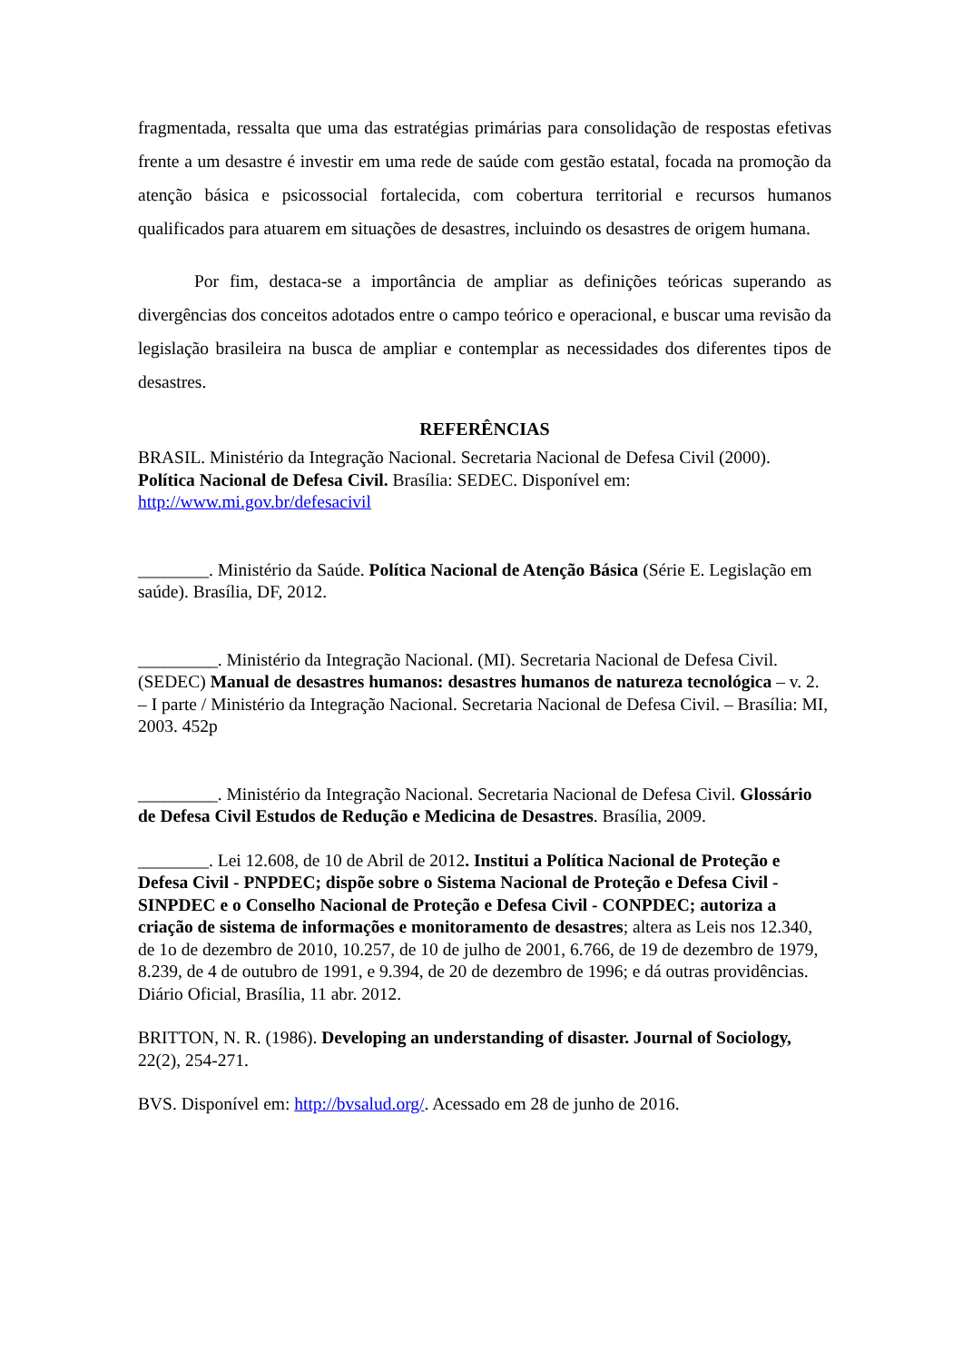fragmentada, ressalta que uma das estratégias primárias para consolidação de respostas efetivas frente a um desastre é investir em uma rede de saúde com gestão estatal, focada na promoção da atenção básica e psicossocial fortalecida, com cobertura territorial e recursos humanos qualificados para atuarem em situações de desastres, incluindo os desastres de origem humana.
Por fim, destaca-se a importância de ampliar as definições teóricas superando as divergências dos conceitos adotados entre o campo teórico e operacional, e buscar uma revisão da legislação brasileira na busca de ampliar e contemplar as necessidades dos diferentes tipos de desastres.
REFERÊNCIAS
BRASIL. Ministério da Integração Nacional. Secretaria Nacional de Defesa Civil (2000). Política Nacional de Defesa Civil. Brasília: SEDEC. Disponível em: http://www.mi.gov.br/defesacivil
________. Ministério da Saúde. Política Nacional de Atenção Básica (Série E. Legislação em saúde). Brasília, DF, 2012.
_________. Ministério da Integração Nacional. (MI). Secretaria Nacional de Defesa Civil. (SEDEC) Manual de desastres humanos: desastres humanos de natureza tecnológica – v. 2. – I parte / Ministério da Integração Nacional. Secretaria Nacional de Defesa Civil. – Brasília: MI, 2003. 452p
_________. Ministério da Integração Nacional. Secretaria Nacional de Defesa Civil. Glossário de Defesa Civil Estudos de Redução e Medicina de Desastres. Brasília, 2009.
________. Lei 12.608, de 10 de Abril de 2012. Institui a Política Nacional de Proteção e Defesa Civil - PNPDEC; dispõe sobre o Sistema Nacional de Proteção e Defesa Civil - SINPDEC e o Conselho Nacional de Proteção e Defesa Civil - CONPDEC; autoriza a criação de sistema de informações e monitoramento de desastres; altera as Leis nos 12.340, de 1o de dezembro de 2010, 10.257, de 10 de julho de 2001, 6.766, de 19 de dezembro de 1979, 8.239, de 4 de outubro de 1991, e 9.394, de 20 de dezembro de 1996; e dá outras providências. Diário Oficial, Brasília, 11 abr. 2012.
BRITTON, N. R. (1986). Developing an understanding of disaster. Journal of Sociology, 22(2), 254-271.
BVS. Disponível em: http://bvsalud.org/. Acessado em 28 de junho de 2016.